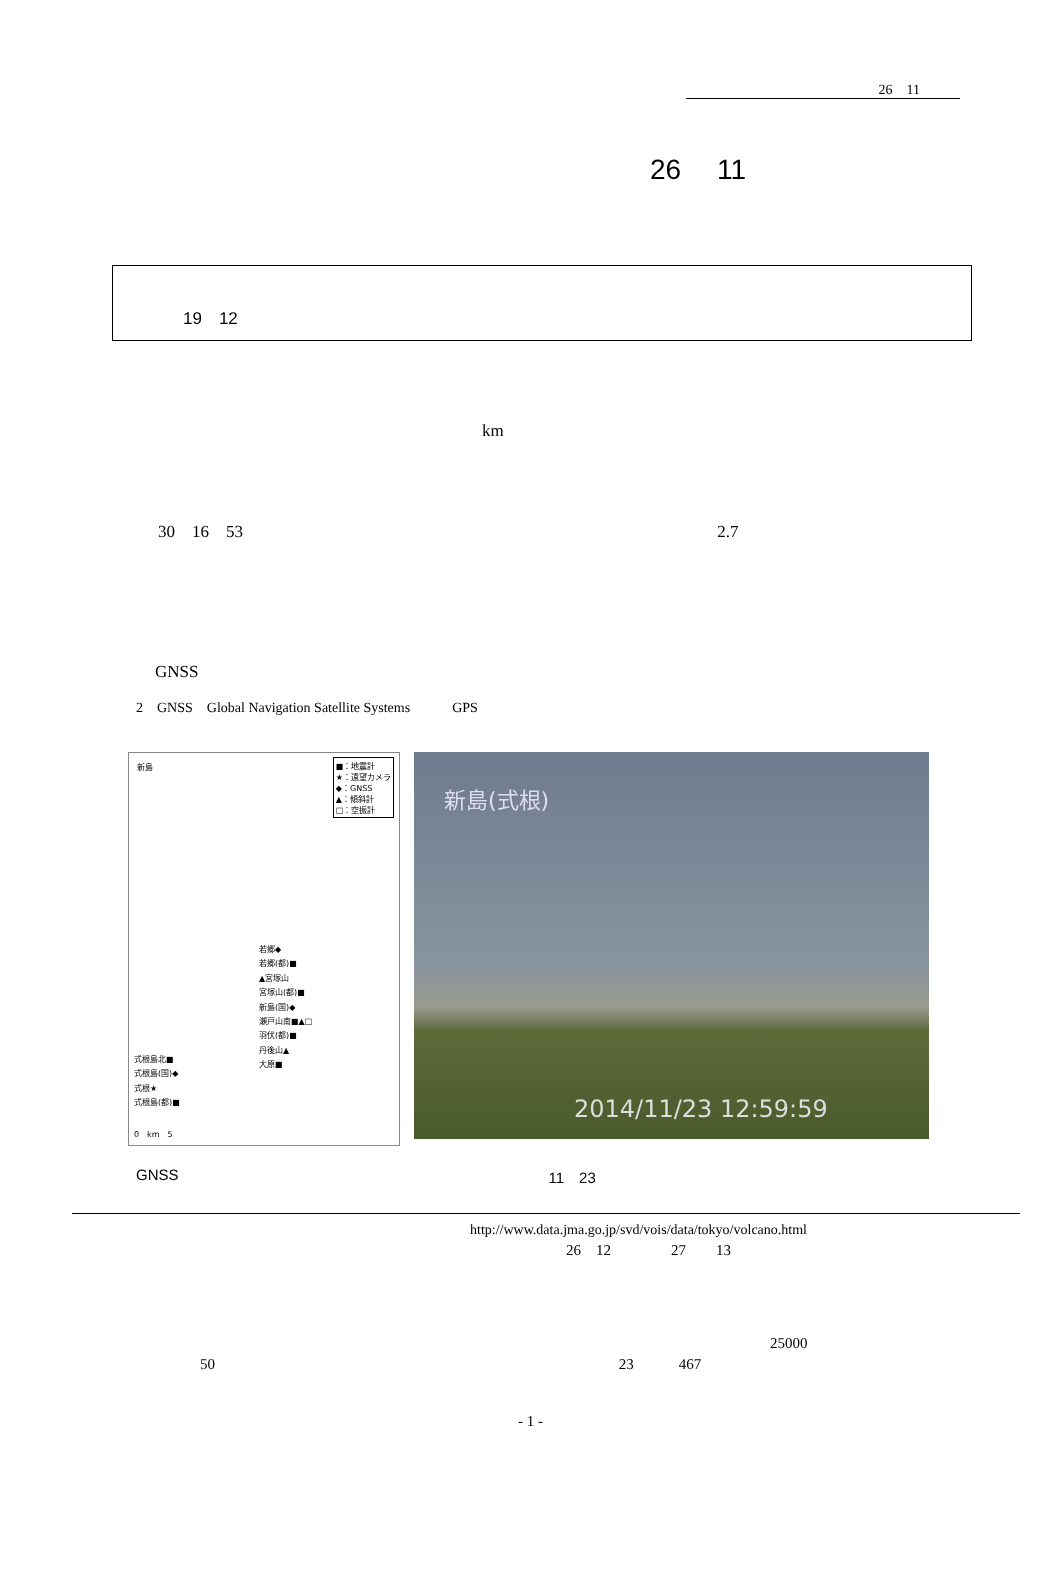26　11
26　 11
19　12
km
30　16　53 2.7
GNSS
2　GNSS　Global Navigation Satellite Systems　　　GPS
新島
■：地震計
★：遠望カメラ
◆：GNSS
▲：傾斜計
□：空振計
若郷◆
若郷(都)■
▲宮塚山
宮塚山(都)■
新島(国)◆
瀬戸山南■▲□
羽伏(都)■
丹後山▲
大原■
式根島北■
式根島(国)◆
式根★
式根島(都)■
0　km　5
新島(式根)
2014/11/23 12:59:59
GNSS 11　23
http://www.data.jma.go.jp/svd/vois/data/tokyo/volcano.html
26　12　　　　27　　13
25000
50 23　　　467
- 1 -